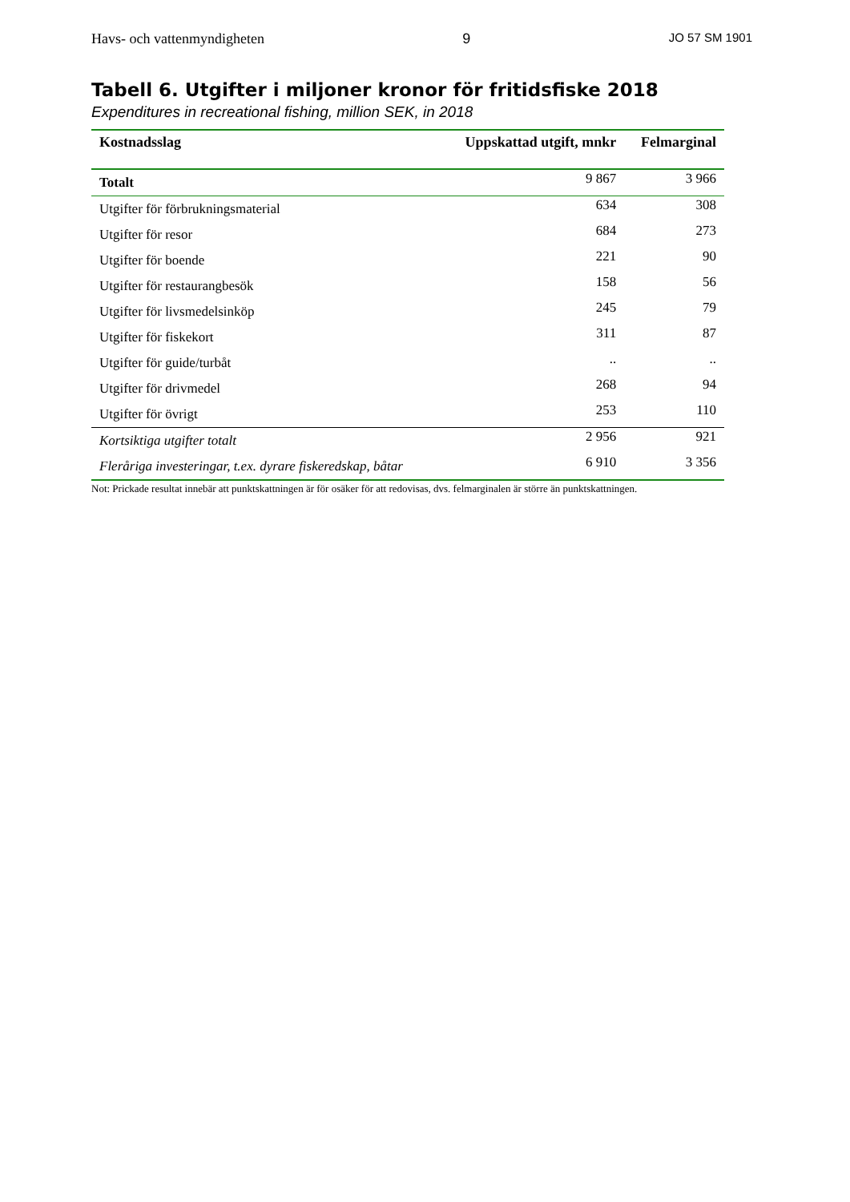Havs- och vattenmyndigheten 9 JO 57 SM 1901
Tabell 6. Utgifter i miljoner kronor för fritidsfiske 2018
Expenditures in recreational fishing, million SEK, in 2018
| Kostnadsslag | Uppskattad utgift, mnkr | Felmarginal |
| --- | --- | --- |
| Totalt | 9 867 | 3 966 |
| Utgifter för förbrukningsmaterial | 634 | 308 |
| Utgifter för resor | 684 | 273 |
| Utgifter för boende | 221 | 90 |
| Utgifter för restaurangbesök | 158 | 56 |
| Utgifter för livsmedelsinköp | 245 | 79 |
| Utgifter för fiskekort | 311 | 87 |
| Utgifter för guide/turbåt | .. | .. |
| Utgifter för drivmedel | 268 | 94 |
| Utgifter för övrigt | 253 | 110 |
| Kortsiktiga utgifter totalt | 2 956 | 921 |
| Fleråriga investeringar, t.ex. dyrare fiskeredskap, båtar | 6 910 | 3 356 |
Not: Prickade resultat innebär att punktskattningen är för osäker för att redovisas, dvs. felmarginalen är större än punktskattningen.